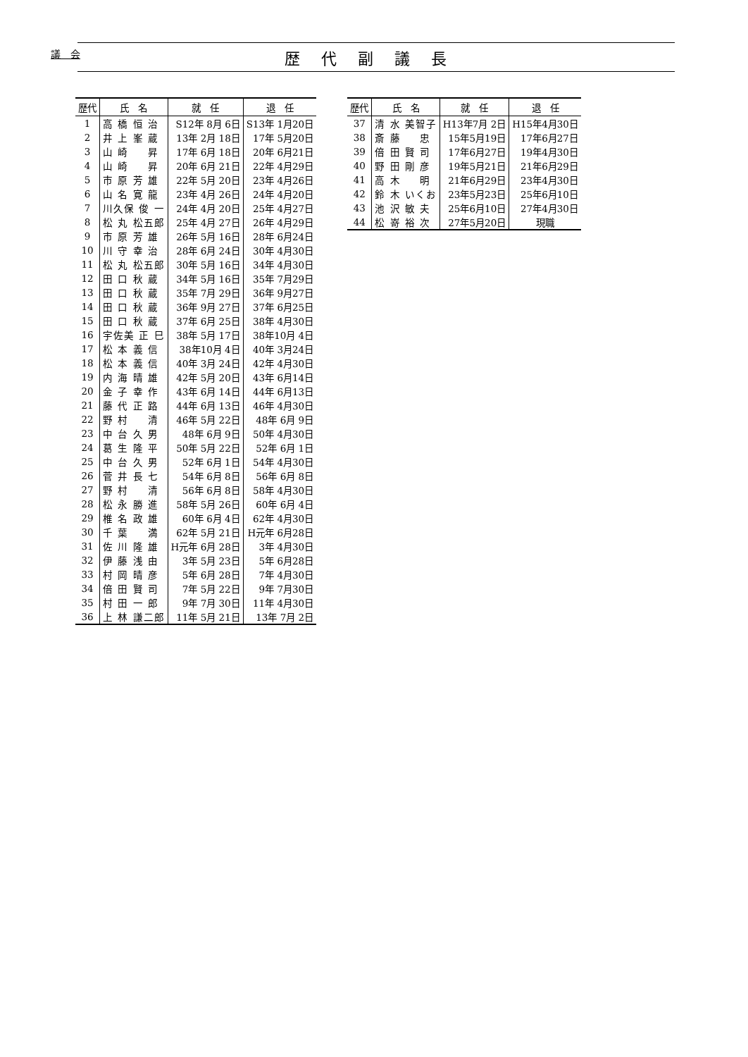議　会
歴代副議長
| 歴代 | 氏 名 | 就 任 | 退 任 |
| --- | --- | --- | --- |
| 1 | 高 橋 恒 治 | S12年 8月 6日 | S13年 1月20日 |
| 2 | 井 上 峯 蔵 | 13年 2月 18日 | 17年 5月20日 |
| 3 | 山 崎 昇 | 17年 6月 18日 | 20年 6月21日 |
| 4 | 山 崎 昇 | 20年 6月 21日 | 22年 4月29日 |
| 5 | 市 原 芳 雄 | 22年 5月 20日 | 23年 4月26日 |
| 6 | 山 名 寛 龍 | 23年 4月 26日 | 24年 4月20日 |
| 7 | 川久保 俊 一 | 24年 4月 20日 | 25年 4月27日 |
| 8 | 松 丸 松五郎 | 25年 4月 27日 | 26年 4月29日 |
| 9 | 市 原 芳 雄 | 26年 5月 16日 | 28年 6月24日 |
| 10 | 川 守 幸 治 | 28年 6月 24日 | 30年 4月30日 |
| 11 | 松 丸 松五郎 | 30年 5月 16日 | 34年 4月30日 |
| 12 | 田 口 秋 蔵 | 34年 5月 16日 | 35年 7月29日 |
| 13 | 田 口 秋 蔵 | 35年 7月 29日 | 36年 9月27日 |
| 14 | 田 口 秋 蔵 | 36年 9月 27日 | 37年 6月25日 |
| 15 | 田 口 秋 蔵 | 37年 6月 25日 | 38年 4月30日 |
| 16 | 宇佐美 正 巳 | 38年 5月 17日 | 38年10月 4日 |
| 17 | 松 本 義 信 | 38年10月 4日 | 40年 3月24日 |
| 18 | 松 本 義 信 | 40年 3月 24日 | 42年 4月30日 |
| 19 | 内 海 晴 雄 | 42年 5月 20日 | 43年 6月14日 |
| 20 | 金 子 幸 作 | 43年 6月 14日 | 44年 6月13日 |
| 21 | 藤 代 正 路 | 44年 6月 13日 | 46年 4月30日 |
| 22 | 野 村 清 | 46年 5月 22日 | 48年 6月 9日 |
| 23 | 中 台 久 男 | 48年 6月 9日 | 50年 4月30日 |
| 24 | 葛 生 隆 平 | 50年 5月 22日 | 52年 6月 1日 |
| 25 | 中 台 久 男 | 52年 6月 1日 | 54年 4月30日 |
| 26 | 菅 井 長 七 | 54年 6月 8日 | 56年 6月 8日 |
| 27 | 野 村 清 | 56年 6月 8日 | 58年 4月30日 |
| 28 | 松 永 勝 進 | 58年 5月 26日 | 60年 6月 4日 |
| 29 | 椎 名 政 雄 | 60年 6月 4日 | 62年 4月30日 |
| 30 | 千 葉 満 | 62年 5月 21日 | H元年 6月28日 |
| 31 | 佐 川 隆 雄 | H元年 6月 28日 | 3年 4月30日 |
| 32 | 伊 藤 浅 由 | 3年 5月 23日 | 5年 6月28日 |
| 33 | 村 岡 晴 彦 | 5年 6月 28日 | 7年 4月30日 |
| 34 | 倍 田 賢 司 | 7年 5月 22日 | 9年 7月30日 |
| 35 | 村 田 一 郎 | 9年 7月 30日 | 11年 4月30日 |
| 36 | 上 林 謙二郎 | 11年 5月 21日 | 13年 7月 2日 |
| 歴代 | 氏 名 | 就 任 | 退 任 |
| --- | --- | --- | --- |
| 37 | 清 水 美智子 | H13年7月 2日 | H15年4月30日 |
| 38 | 斎 藤 忠 | 15年5月19日 | 17年6月27日 |
| 39 | 倍 田 賢 司 | 17年6月27日 | 19年4月30日 |
| 40 | 野 田 剛 彦 | 19年5月21日 | 21年6月29日 |
| 41 | 高 木 明 | 21年6月29日 | 23年4月30日 |
| 42 | 鈴 木 いくお | 23年5月23日 | 25年6月10日 |
| 43 | 池 沢 敏 夫 | 25年6月10日 | 27年4月30日 |
| 44 | 松 嵜 裕 次 | 27年5月20日 | 現職 |